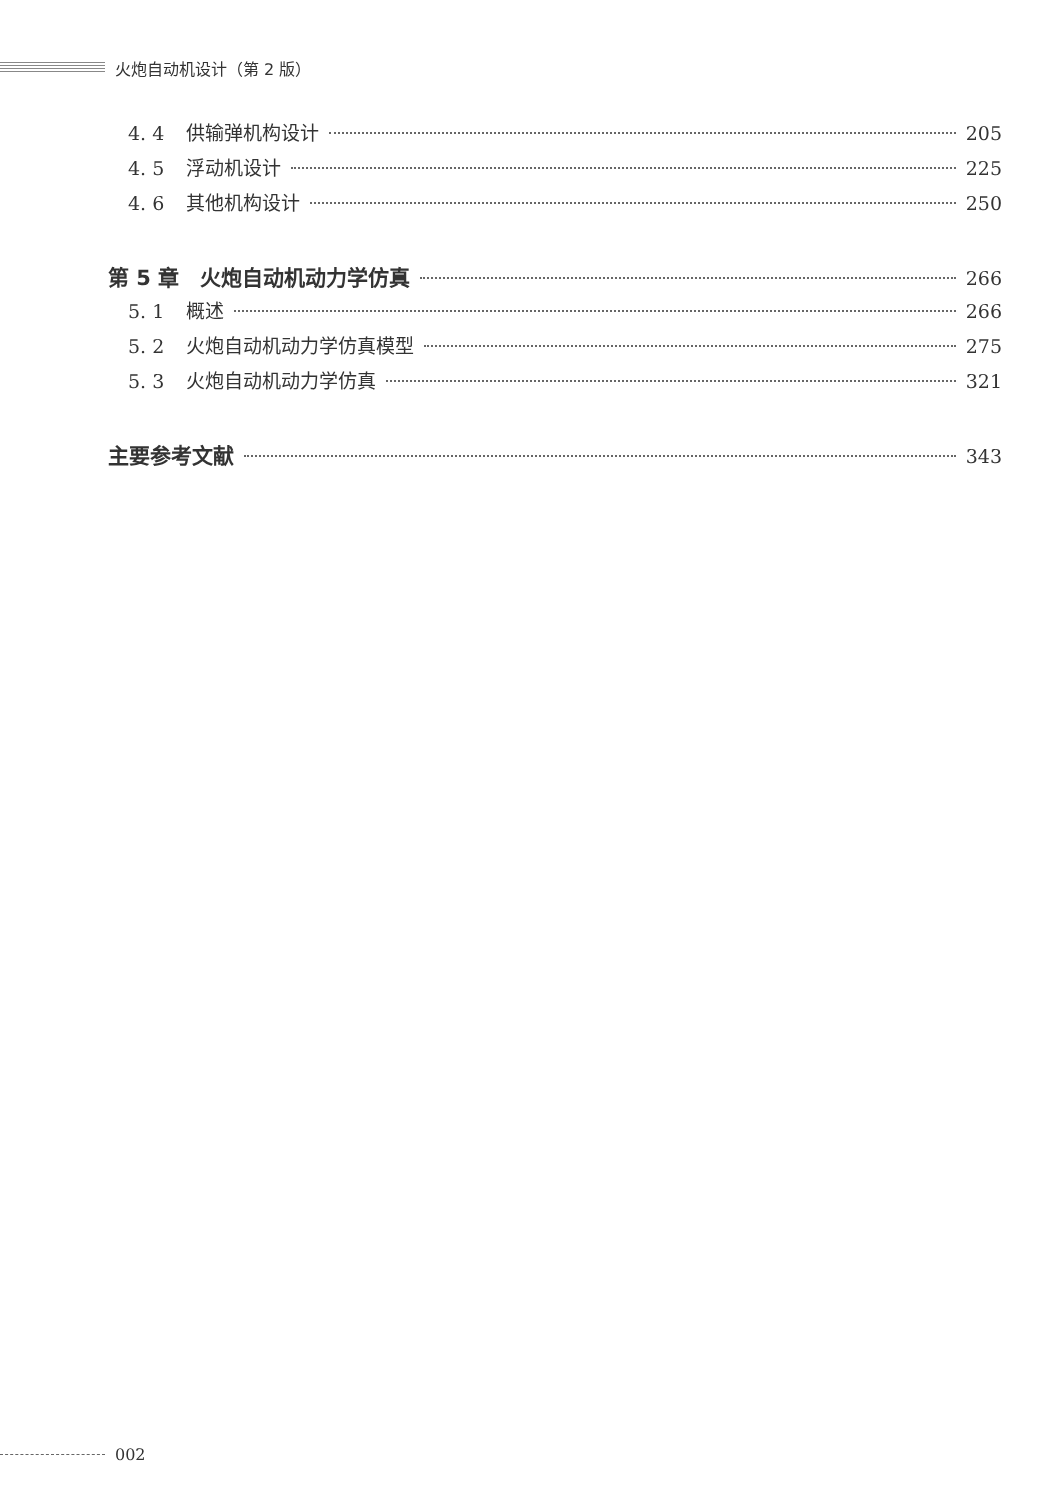火炮自动机设计（第 2 版）
4. 4 供输弹机构设计 205
4. 5 浮动机设计 225
4. 6 其他机构设计 250
第 5 章　火炮自动机动力学仿真 266
5. 1 概述 266
5. 2 火炮自动机动力学仿真模型 275
5. 3 火炮自动机动力学仿真 321
主要参考文献 343
002